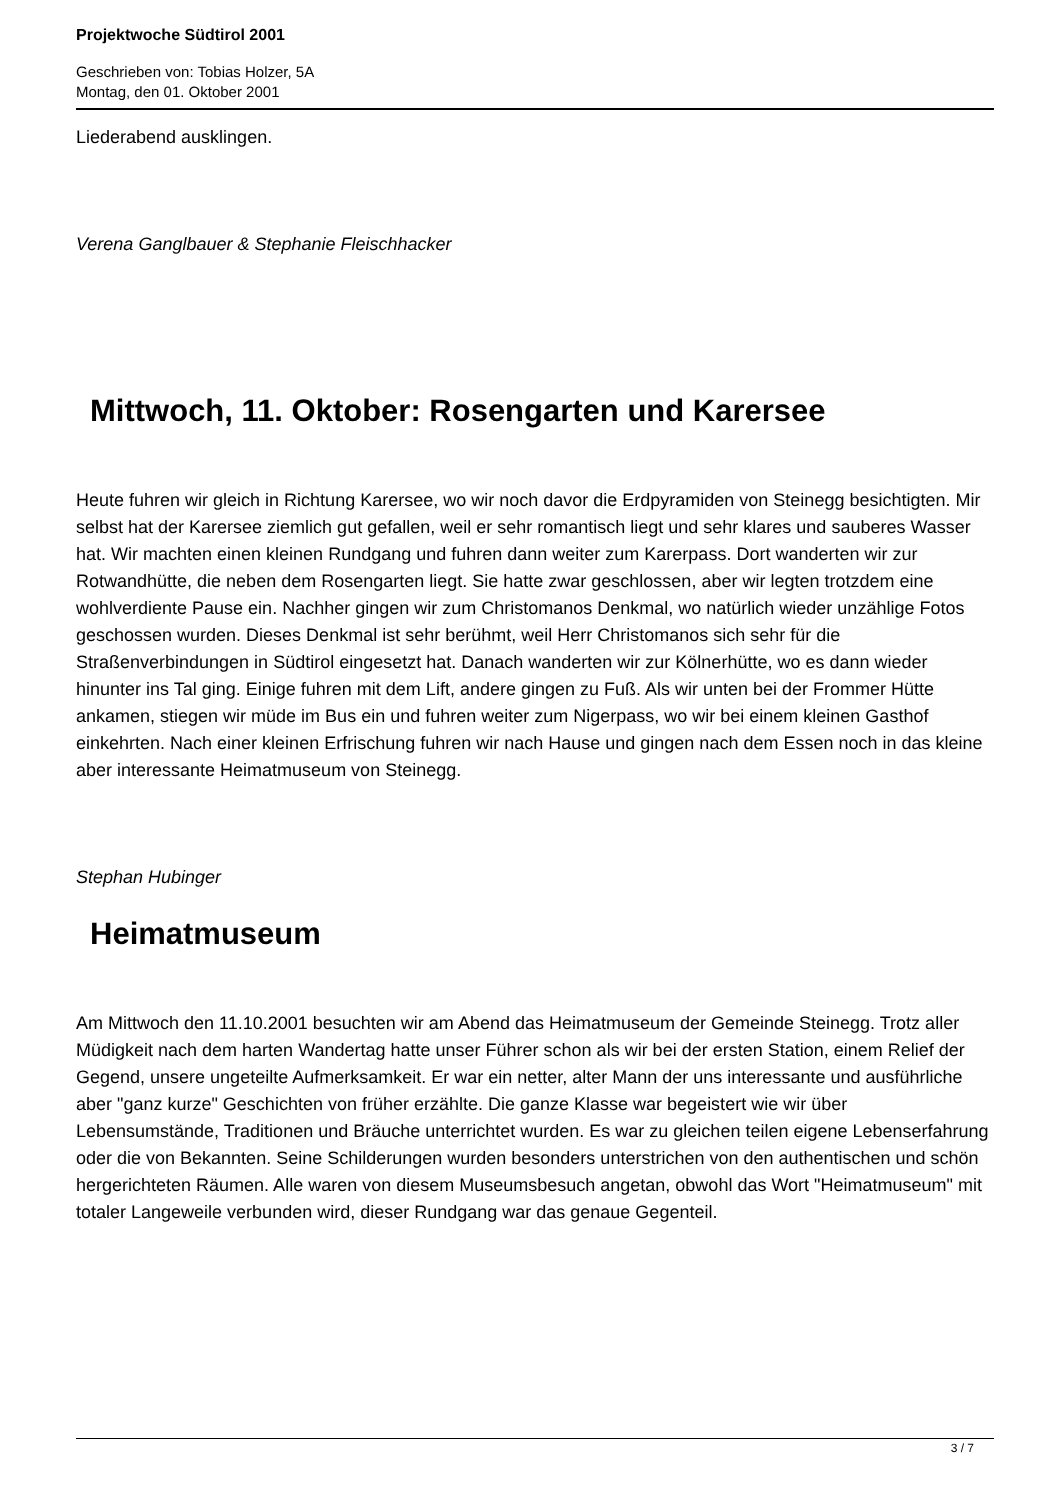Projektwoche Südtirol 2001
Geschrieben von: Tobias Holzer, 5A
Montag, den 01. Oktober 2001
Liederabend ausklingen.
Verena Ganglbauer & Stephanie Fleischhacker
Mittwoch, 11. Oktober: Rosengarten und Karersee
Heute fuhren wir gleich in Richtung Karersee, wo wir noch davor die Erdpyramiden von Steinegg besichtigten. Mir selbst hat der Karersee ziemlich gut gefallen, weil er sehr romantisch liegt und sehr klares und sauberes Wasser hat. Wir machten einen kleinen Rundgang und fuhren dann weiter zum Karerpass. Dort wanderten wir zur Rotwandhütte, die neben dem Rosengarten liegt. Sie hatte zwar geschlossen, aber wir legten trotzdem eine wohlverdiente Pause ein. Nachher gingen wir zum Christomanos Denkmal, wo natürlich wieder unzählige Fotos geschossen wurden. Dieses Denkmal ist sehr berühmt, weil Herr Christomanos sich sehr für die Straßenverbindungen in Südtirol eingesetzt hat. Danach wanderten wir zur Kölnerhütte, wo es dann wieder hinunter ins Tal ging. Einige fuhren mit dem Lift, andere gingen zu Fuß. Als wir unten bei der Frommer Hütte ankamen, stiegen wir müde im Bus ein und fuhren weiter zum Nigerpass, wo wir bei einem kleinen Gasthof einkehrten. Nach einer kleinen Erfrischung fuhren wir nach Hause und gingen nach dem Essen noch in das kleine aber interessante Heimatmuseum von Steinegg.
Stephan Hubinger
Heimatmuseum
Am Mittwoch den 11.10.2001 besuchten wir am Abend das Heimatmuseum der Gemeinde Steinegg. Trotz aller Müdigkeit nach dem harten Wandertag hatte unser Führer schon als wir bei der ersten Station, einem Relief der Gegend, unsere ungeteilte Aufmerksamkeit. Er war ein netter, alter Mann der uns interessante und ausführliche aber "ganz kurze" Geschichten von früher erzählte. Die ganze Klasse war begeistert wie wir über Lebensumstände, Traditionen und Bräuche unterrichtet wurden. Es war zu gleichen teilen eigene Lebenserfahrung oder die von Bekannten. Seine Schilderungen wurden besonders unterstrichen von den authentischen und schön hergerichteten Räumen. Alle waren von diesem Museumsbesuch angetan, obwohl das Wort "Heimatmuseum" mit totaler Langeweile verbunden wird, dieser Rundgang war das genaue Gegenteil.
3 / 7